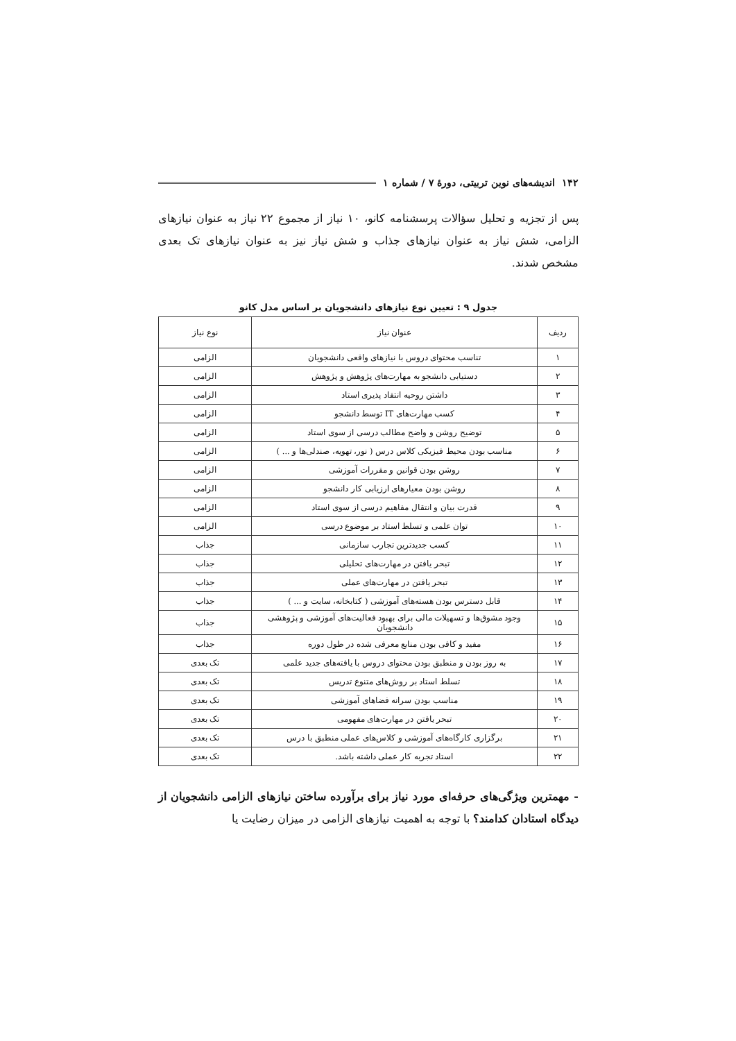۱۴۲ اندیشه‌های نوین تربیتی، دورهٔ ۷ / شماره ۱
پس از تجزیه و تحلیل سؤالات پرسشنامه کانو، ۱۰ نیاز از مجموع ۲۲ نیاز به عنوان نیازهای الزامی، شش نیاز به عنوان نیازهای جذاب و شش نیاز نیز به عنوان نیازهای تک بعدی مشخص شدند.
جدول ۹ : تعیین نوع نیازهای دانشجویان بر اساس مدل کانو
| ردیف | عنوان نیاز | نوع نیاز |
| --- | --- | --- |
| ۱ | تناسب محتوای دروس با نیازهای واقعی دانشجویان | الزامی |
| ۲ | دستیابی دانشجو به مهارت‌های پژوهش و پژوهش | الزامی |
| ۳ | داشتن روحیه انتقاد پذیری استاد | الزامی |
| ۴ | کسب مهارت‌های IT توسط دانشجو | الزامی |
| ۵ | توضیح روشن و واضح مطالب درسی از سوی استاد | الزامی |
| ۶ | مناسب بودن محیط فیزیکی کلاس درس ( نور، تهویه، صندلی‌ها و ... ) | الزامی |
| ۷ | روشن بودن قوانین و مقررات آموزشی | الزامی |
| ۸ | روشن بودن معیارهای ارزیابی کار دانشجو | الزامی |
| ۹ | قدرت بیان و انتقال مفاهیم درسی از سوی استاد | الزامی |
| ۱۰ | توان علمی و تسلط استاد بر موضوع درسی | الزامی |
| ۱۱ | کسب جدیدترین تجارب سازمانی | جذاب |
| ۱۲ | تبحر یافتن در مهارت‌های تحلیلی | جذاب |
| ۱۳ | تبحر یافتن در مهارت‌های عملی | جذاب |
| ۱۴ | قابل دسترس بودن هسته‌های آموزشی ( کتابخانه، سایت و ... ) | جذاب |
| ۱۵ | وجود مشوق‌ها و تسهیلات مالی برای بهبود فعالیت‌های آموزشی و پژوهشی دانشجویان | جذاب |
| ۱۶ | مفید و کافی بودن منابع معرفی شده در طول دوره | جذاب |
| ۱۷ | به روز بودن و منطبق بودن محتوای دروس با یافته‌های جدید علمی | تک بعدی |
| ۱۸ | تسلط استاد بر روش‌های متنوع تدریس | تک بعدی |
| ۱۹ | مناسب بودن سرانه فضاهای آموزشی | تک بعدی |
| ۲۰ | تبحر یافتن در مهارت‌های مفهومی | تک بعدی |
| ۲۱ | برگزاری کارگاه‌های آموزشی و کلاس‌های عملی منطبق با درس | تک بعدی |
| ۲۲ | استاد تجربه کار عملی داشته باشد. | تک بعدی |
- مهمترین ویژگی‌های حرفه‌ای مورد نیاز برای برآورده ساختن نیازهای الزامی دانشجویان از دیدگاه استادان کدامند؟ با توجه به اهمیت نیازهای الزامی در میزان رضایت یا